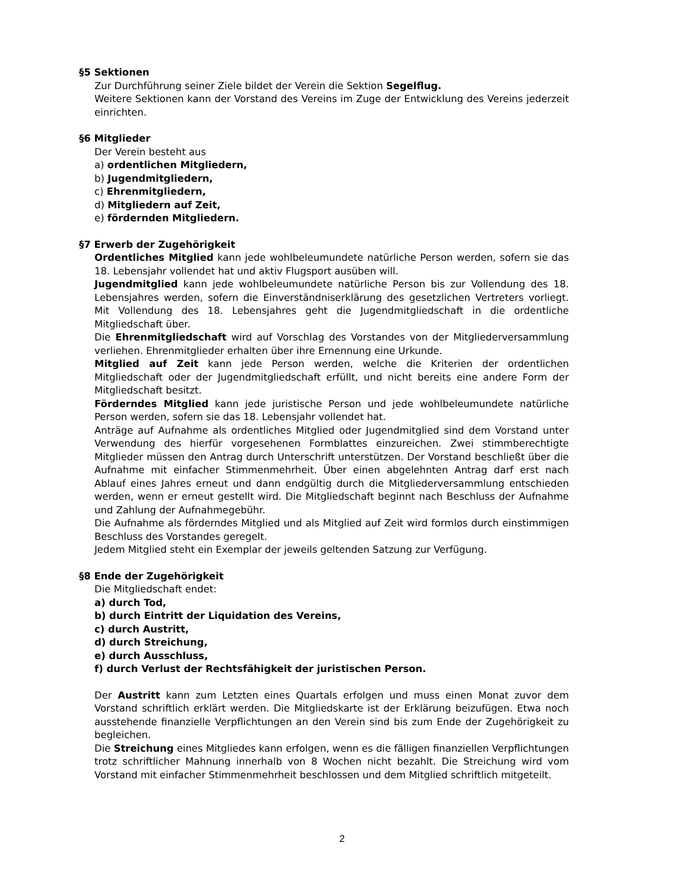§5 Sektionen
Zur Durchführung seiner Ziele bildet der Verein die Sektion Segelflug.
Weitere Sektionen kann der Vorstand des Vereins im Zuge der Entwicklung des Vereins jederzeit einrichten.
§6 Mitglieder
Der Verein besteht aus
a) ordentlichen Mitgliedern,
b) Jugendmitgliedern,
c) Ehrenmitgliedern,
d) Mitgliedern auf Zeit,
e) fördernden Mitgliedern.
§7 Erwerb der Zugehörigkeit
Ordentliches Mitglied kann jede wohlbeleumundete natürliche Person werden, sofern sie das 18. Lebensjahr vollendet hat und aktiv Flugsport ausüben will.
Jugendmitglied kann jede wohlbeleumundete natürliche Person bis zur Vollendung des 18. Lebensjahres werden, sofern die Einverständniserklärung des gesetzlichen Vertreters vorliegt. Mit Vollendung des 18. Lebensjahres geht die Jugendmitgliedschaft in die ordentliche Mitgliedschaft über.
Die Ehrenmitgliedschaft wird auf Vorschlag des Vorstandes von der Mitgliederversammlung verliehen. Ehrenmitglieder erhalten über ihre Ernennung eine Urkunde.
Mitglied auf Zeit kann jede Person werden, welche die Kriterien der ordentlichen Mitgliedschaft oder der Jugendmitgliedschaft erfüllt, und nicht bereits eine andere Form der Mitgliedschaft besitzt.
Förderndes Mitglied kann jede juristische Person und jede wohlbeleumundete natürliche Person werden, sofern sie das 18. Lebensjahr vollendet hat.
Anträge auf Aufnahme als ordentliches Mitglied oder Jugendmitglied sind dem Vorstand unter Verwendung des hierfür vorgesehenen Formblattes einzureichen. Zwei stimmberechtigte Mitglieder müssen den Antrag durch Unterschrift unterstützen. Der Vorstand beschließt über die Aufnahme mit einfacher Stimmenmehrheit. Über einen abgelehnten Antrag darf erst nach Ablauf eines Jahres erneut und dann endgültig durch die Mitgliederversammlung entschieden werden, wenn er erneut gestellt wird. Die Mitgliedschaft beginnt nach Beschluss der Aufnahme und Zahlung der Aufnahmegebühr.
Die Aufnahme als förderndes Mitglied und als Mitglied auf Zeit wird formlos durch einstimmigen Beschluss des Vorstandes geregelt.
Jedem Mitglied steht ein Exemplar der jeweils geltenden Satzung zur Verfügung.
§8 Ende der Zugehörigkeit
Die Mitgliedschaft endet:
a) durch Tod,
b) durch Eintritt der Liquidation des Vereins,
c) durch Austritt,
d) durch Streichung,
e) durch Ausschluss,
f) durch Verlust der Rechtsfähigkeit der juristischen Person.
Der Austritt kann zum Letzten eines Quartals erfolgen und muss einen Monat zuvor dem Vorstand schriftlich erklärt werden. Die Mitgliedskarte ist der Erklärung beizufügen. Etwa noch ausstehende finanzielle Verpflichtungen an den Verein sind bis zum Ende der Zugehörigkeit zu begleichen.
Die Streichung eines Mitgliedes kann erfolgen, wenn es die fälligen finanziellen Verpflichtungen trotz schriftlicher Mahnung innerhalb von 8 Wochen nicht bezahlt. Die Streichung wird vom Vorstand mit einfacher Stimmenmehrheit beschlossen und dem Mitglied schriftlich mitgeteilt.
2